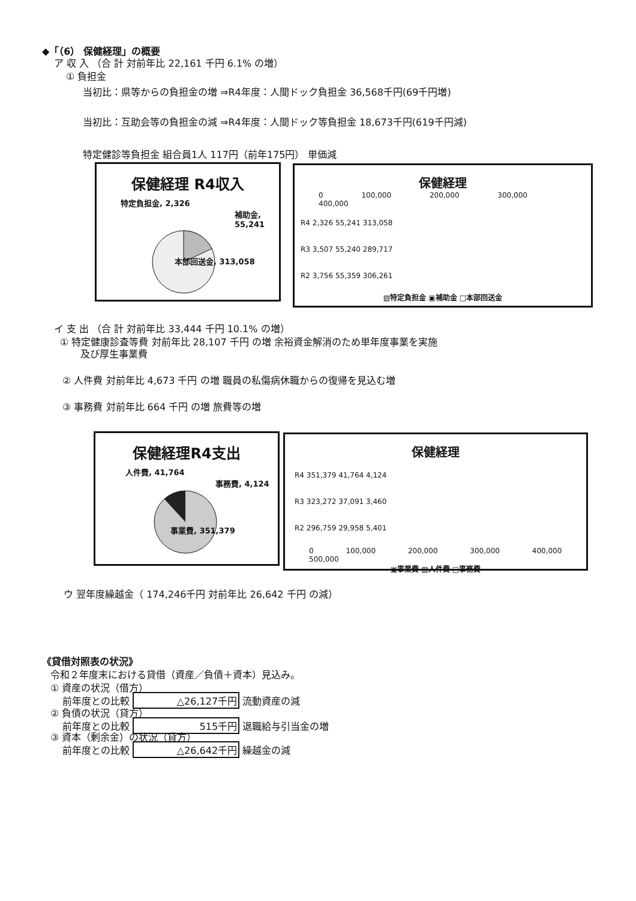◆「（6） 保健経理」の概要
ア 収 入 （合 計 対前年比 22,161 千円 6.1% の増）
① 負担金
当初比：県等からの負担金の増 ⇒R4年度：人間ドック負担金 36,568千円(69千円増)
当初比：互助会等の負担金の減 ⇒R4年度：人間ドック等負担金 18,673千円(619千円減)
特定健診等負担金 組合員1人 117円（前年175円） 単価減
保健経理 R4収入
特定負担金, 2,326
補助金, 55,241
本部回送金, 313,058
保健経理
0 100,000 200,000 300,000 400,000
R4 2,326 55,241 313,058
R3 3,507 55,240 289,717
R2 3,756 55,359 306,261
▧特定負担金 ▣補助金 □本部回送金
イ 支 出 （合 計 対前年比 33,444 千円 10.1% の増）
① 特定健康診査等費 対前年比 28,107 千円 の増 余裕資金解消のため単年度事業を実施
及び厚生事業費
② 人件費 対前年比 4,673 千円 の増 職員の私傷病休職からの復帰を見込む増
③ 事務費 対前年比 664 千円 の増 旅費等の増
保健経理R4支出
人件費, 41,764
事務費, 4,124
事業費, 351,379
保健経理
R4 351,379 41,764 4,124
R3 323,272 37,091 3,460
R2 296,759 29,958 5,401
0 100,000 200,000 300,000 400,000 500,000
▣事業費 ▨人件費 □事務費
ウ 翌年度繰越金（ 174,246千円 対前年比 26,642 千円 の減）
《貸借対照表の状況》
令和２年度末における貸借（資産／負債＋資本）見込み。
① 資産の状況（借方）
前年度との比較 △26,127千円 流動資産の減
② 負債の状況（貸方）
前年度との比較 515千円 退職給与引当金の増
③ 資本（剰余金）の状況（貸方）
前年度との比較 △26,642千円 繰越金の減